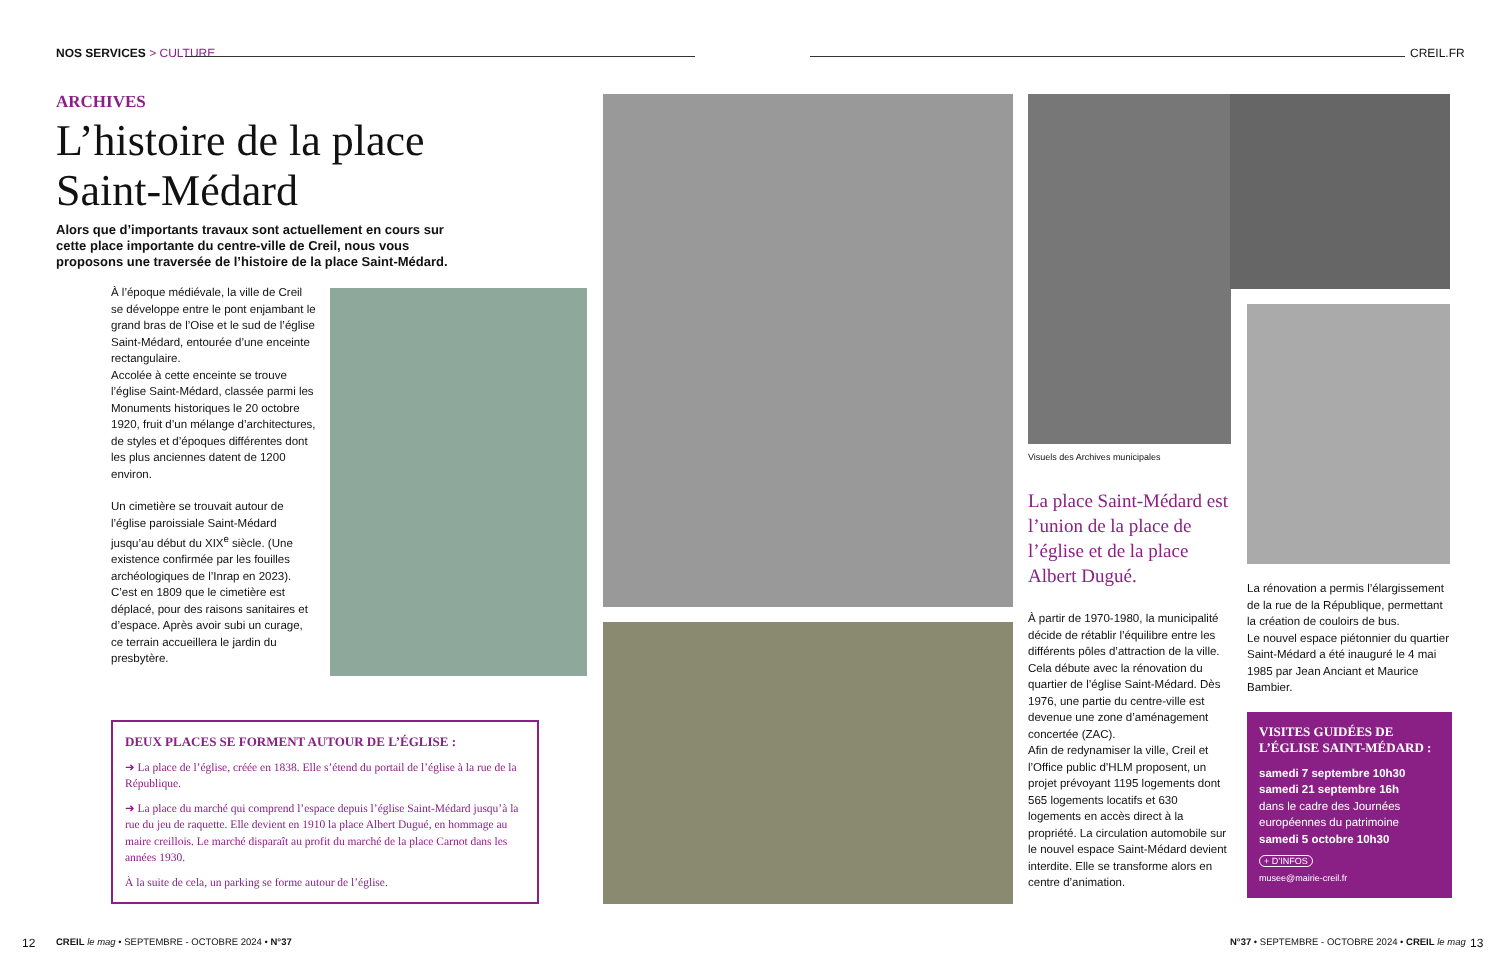NOS SERVICES > CULTURE CREIL.FR
ARCHIVES
L’histoire de la place Saint-Médard
Alors que d’importants travaux sont actuellement en cours sur cette place importante du centre-ville de Creil, nous vous proposons une traversée de l’histoire de la place Saint-Médard.
À l’époque médiévale, la ville de Creil se développe entre le pont enjambant le grand bras de l’Oise et le sud de l’église Saint-Médard, entourée d’une enceinte rectangulaire.
Accolée à cette enceinte se trouve l’église Saint-Médard, classée parmi les Monuments historiques le 20 octobre 1920, fruit d’un mélange d’architectures, de styles et d’époques différentes dont les plus anciennes datent de 1200 environ.
Un cimetière se trouvait autour de l’église paroissiale Saint-Médard jusqu’au début du XIX<sup>e</sup> siècle. (Une existence confirmée par les fouilles archéologiques de l’Inrap en 2023).
C’est en 1809 que le cimetière est déplacé, pour des raisons sanitaires et d’espace. Après avoir subi un curage, ce terrain accueillera le jardin du presbytère.
DEUX PLACES SE FORMENT AUTOUR DE L’ÉGLISE :
➜ La place de l’église, créée en 1838. Elle s’étend du portail de l’église à la rue de la République.
➜ La place du marché qui comprend l’espace depuis l’église Saint-Médard jusqu’à la rue du jeu de raquette. Elle devient en 1910 la place Albert Dugué, en hommage au maire creillois. Le marché disparaît au profit du marché de la place Carnot dans les années 1930.
À la suite de cela, un parking se forme autour de l’église.
Visuels des Archives municipales
La place Saint-Médard est l’union de la place de l’église et de la place Albert Dugué.
À partir de 1970-1980, la municipalité décide de rétablir l’équilibre entre les différents pôles d’attraction de la ville. Cela débute avec la rénovation du quartier de l’église Saint-Médard. Dès 1976, une partie du centre-ville est devenue une zone d’aménagement concertée (ZAC).
Afin de redynamiser la ville, Creil et l’Office public d’HLM proposent, un projet prévoyant 1195 logements dont 565 logements locatifs et 630 logements en accès direct à la propriété. La circulation automobile sur le nouvel espace Saint-Médard devient interdite. Elle se transforme alors en centre d’animation.
La rénovation a permis l’élargissement de la rue de la République, permettant la création de couloirs de bus.
Le nouvel espace piétonnier du quartier Saint-Médard a été inauguré le 4 mai 1985 par Jean Anciant et Maurice Bambier.
VISITES GUIDÉES DE L’ÉGLISE SAINT-MÉDARD :
samedi 7 septembre 10h30
samedi 21 septembre 16h
dans le cadre des Journées européennes du patrimoine
samedi 5 octobre 10h30
+ D’INFOS
musee@mairie-creil.fr
12
CREIL le mag • SEPTEMBRE - OCTOBRE 2024 • N°37
N°37 • SEPTEMBRE - OCTOBRE 2024 • CREIL le mag
13